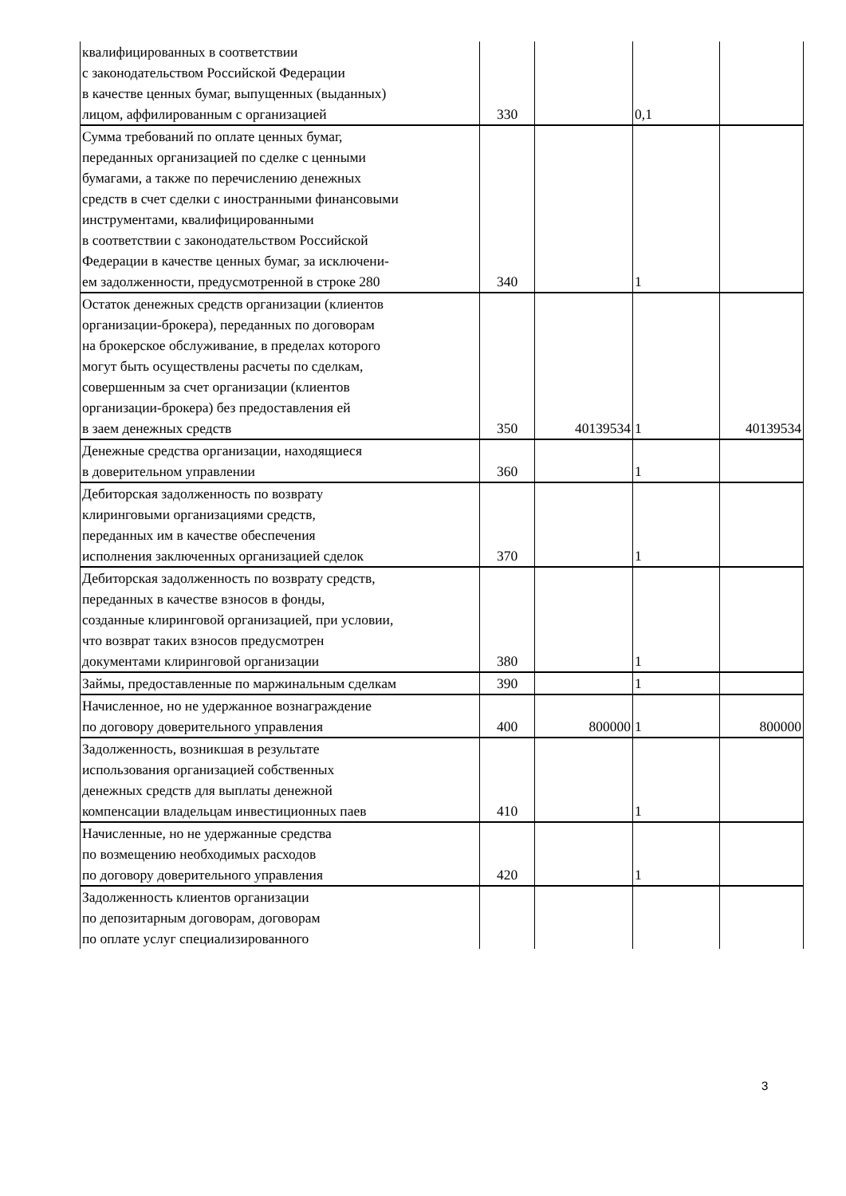| квалифицированных в соответствии с законодательством Российской Федерации в качестве ценных бумаг, выпущенных (выданных) лицом, аффилированным с организацией | 330 | | 0,1 | |
| Сумма требований по оплате ценных бумаг, переданных организацией по сделке с ценными бумагами, а также по перечислению денежных средств в счет сделки с иностранными финансовыми инструментами, квалифицированными в соответствии с законодательством Российской Федерации в качестве ценных бумаг, за исключени- ем задолженности, предусмотренной в строке 280 | 340 | | 1 | |
| Остаток денежных средств организации (клиентов организации-брокера), переданных по договорам на брокерское обслуживание, в пределах которого могут быть осуществлены расчеты по сделкам, совершенным за счет организации (клиентов организации-брокера) без предоставления ей в заем денежных средств | 350 | 40139534 | 1 | 40139534 |
| Денежные средства организации, находящиеся в доверительном управлении | 360 | | 1 | |
| Дебиторская задолженность по возврату клиринговыми организациями средств, переданных им в качестве обеспечения исполнения заключенных организацией сделок | 370 | | 1 | |
| Дебиторская задолженность по возврату средств, переданных в качестве взносов в фонды, созданные клиринговой организацией, при условии, что возврат таких взносов предусмотрен документами клиринговой организации | 380 | | 1 | |
| Займы, предоставленные по маржинальным сделкам | 390 | | 1 | |
| Начисленное, но не удержанное вознаграждение по договору доверительного управления | 400 | 800000 | 1 | 800000 |
| Задолженность, возникшая в результате использования организацией собственных денежных средств для выплаты денежной компенсации владельцам инвестиционных паев | 410 | | 1 | |
| Начисленные, но не удержанные средства по возмещению необходимых расходов по договору доверительного управления | 420 | | 1 | |
| Задолженность клиентов организации по депозитарным договорам, договорам по оплате услуг специализированного | | | | |
3